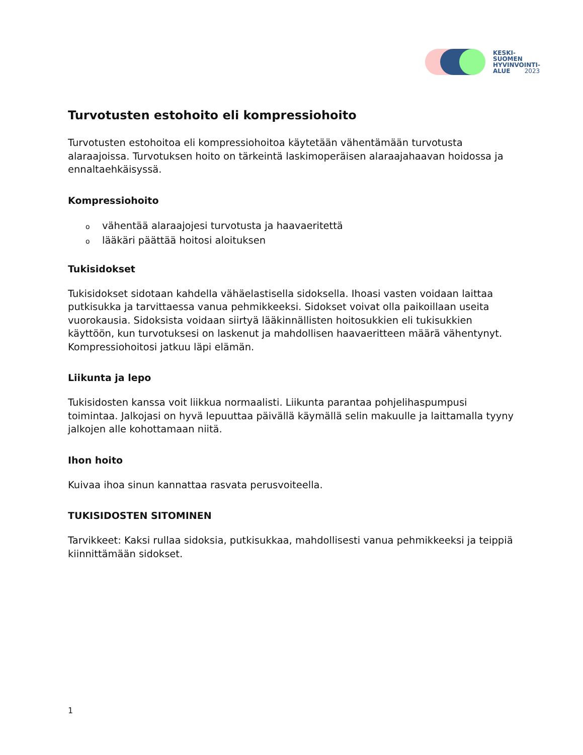KESKI-
SUOMEN
HYVINVOINTI-
ALUE 2023
Turvotusten estohoito eli kompressiohoito
Turvotusten estohoitoa eli kompressiohoitoa käytetään vähentämään turvotusta alaraajoissa. Turvotuksen hoito on tärkeintä laskimoperäisen alaraajahaavan hoidossa ja ennaltaehkäisyssä.
Kompressiohoito
ovähentää alaraajojesi turvotusta ja haavaeritettä
olääkäri päättää hoitosi aloituksen
Tukisidokset
Tukisidokset sidotaan kahdella vähäelastisella sidoksella. Ihoasi vasten voidaan laittaa putkisukka ja tarvittaessa vanua pehmikkeeksi. Sidokset voivat olla paikoillaan useita vuorokausia. Sidoksista voidaan siirtyä lääkinnällisten hoitosukkien eli tukisukkien käyttöön, kun turvotuksesi on laskenut ja mahdollisen haavaeritteen määrä vähentynyt. Kompressiohoitosi jatkuu läpi elämän.
Liikunta ja lepo
Tukisidosten kanssa voit liikkua normaalisti. Liikunta parantaa pohjelihaspumpusi toimintaa. Jalkojasi on hyvä lepuuttaa päivällä käymällä selin makuulle ja laittamalla tyyny jalkojen alle kohottamaan niitä.
Ihon hoito
Kuivaa ihoa sinun kannattaa rasvata perusvoiteella.
TUKISIDOSTEN SITOMINEN
Tarvikkeet: Kaksi rullaa sidoksia, putkisukkaa, mahdollisesti vanua pehmikkeeksi ja teippiä kiinnittämään sidokset.
1